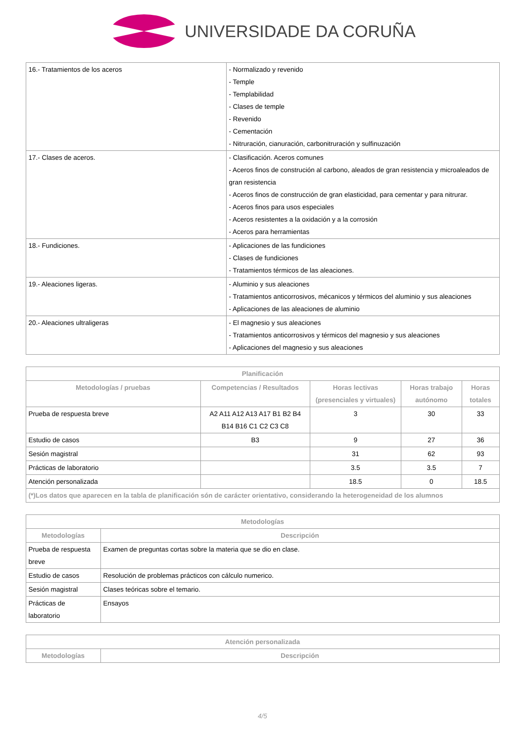UNIVERSIDADE DA CORUÑA
| 16.- Tratamientos de los aceros | - Normalizado y revenido - Temple - Templabilidad - Clases de temple - Revenido - Cementación - Nitruración, cianuración, carbonitruración y sulfinuzación |
| 17.- Clases de aceros. | - Clasificación. Aceros comunes - Aceros finos de construción al carbono, aleados de gran resistencia y microaleados de gran resistencia - Aceros finos de construcción de gran elasticidad, para cementar y para nitrurar. - Aceros finos para usos especiales - Aceros resistentes a la oxidación y a la corrosión - Aceros para herramientas |
| 18.- Fundiciones. | - Aplicaciones de las fundiciones - Clases de fundiciones - Tratamientos térmicos de las aleaciones. |
| 19.- Aleaciones ligeras. | - Aluminio y sus aleaciones - Tratamientos anticorrosivos, mécanicos y térmicos del aluminio y sus aleaciones - Aplicaciones de las aleaciones de aluminio |
| 20.- Aleaciones ultraligeras | - El magnesio y sus aleaciones - Tratamientos anticorrosivos y térmicos del magnesio y sus aleaciones - Aplicaciones del magnesio y sus aleaciones |
| Planificación | | | | |
| --- | --- | --- | --- | --- |
| Metodologías / pruebas | Competencias / Resultados | Horas lectivas (presenciales y virtuales) | Horas trabajo autónomo | Horas totales |
| Prueba de respuesta breve | A2 A11 A12 A13 A17 B1 B2 B4 B14 B16 C1 C2 C3 C8 | 3 | 30 | 33 |
| Estudio de casos | B3 | 9 | 27 | 36 |
| Sesión magistral | | 31 | 62 | 93 |
| Prácticas de laboratorio | | 3.5 | 3.5 | 7 |
| Atención personalizada | | 18.5 | 0 | 18.5 |
| (*)Los datos que aparecen en la tabla de planificación són de carácter orientativo, considerando la heterogeneidad de los alumnos | | | | |
| Metodologías | |
| --- | --- |
| Metodologías | Descripción |
| Prueba de respuesta breve | Examen de preguntas cortas sobre la materia que se dio en clase. |
| Estudio de casos | Resolución de problemas prácticos con cálculo numerico. |
| Sesión magistral | Clases teóricas sobre el temario. |
| Prácticas de laboratorio | Ensayos |
| Atención personalizada | |
| --- | --- |
| Metodologías | Descripción |
4/5